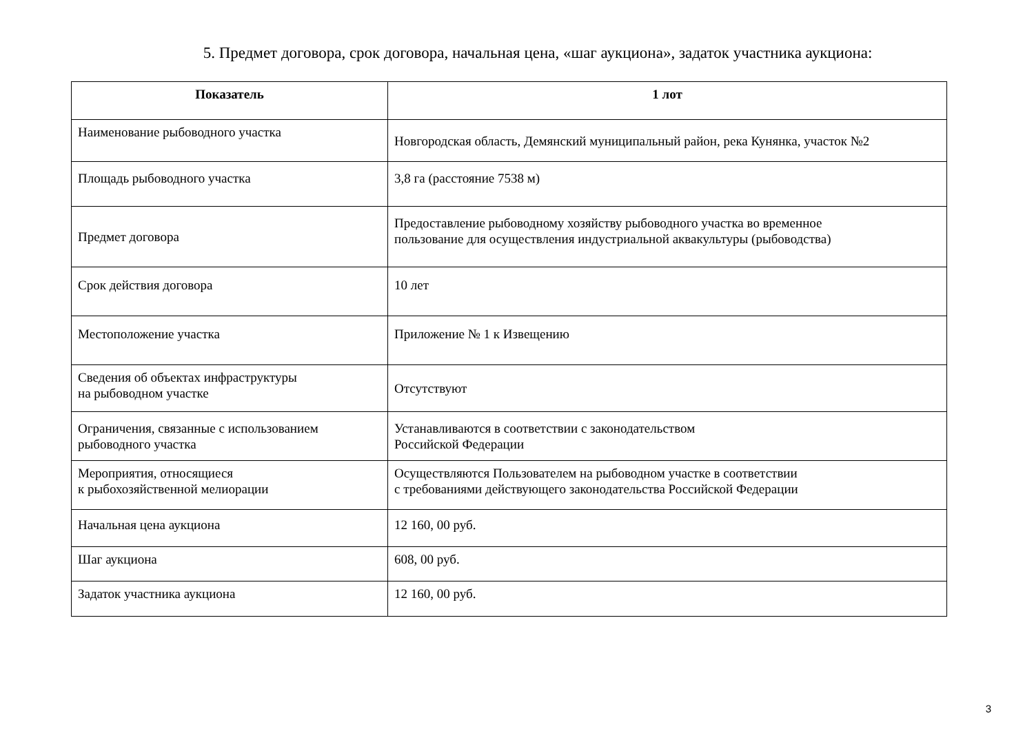5. Предмет договора, срок договора, начальная цена, «шаг аукциона», задаток участника аукциона:
| Показатель | 1 лот |
| --- | --- |
| Наименование рыбоводного участка | Новгородская область, Демянский муниципальный район, река Кунянка, участок №2 |
| Площадь рыбоводного участка | 3,8 га (расстояние 7538 м) |
| Предмет договора | Предоставление рыбоводному хозяйству рыбоводного участка во временное пользование для осуществления индустриальной аквакультуры (рыбоводства) |
| Срок действия договора | 10 лет |
| Местоположение участка | Приложение № 1 к Извещению |
| Сведения об объектах инфраструктуры на рыбоводном участке | Отсутствуют |
| Ограничения, связанные с использованием рыбоводного участка | Устанавливаются в соответствии с законодательством Российской Федерации |
| Мероприятия, относящиеся к рыбохозяйственной мелиорации | Осуществляются Пользователем на рыбоводном участке в соответствии с требованиями действующего законодательства Российской Федерации |
| Начальная цена аукциона | 12 160, 00 руб. |
| Шаг аукциона | 608, 00 руб. |
| Задаток участника аукциона | 12 160, 00 руб. |
3